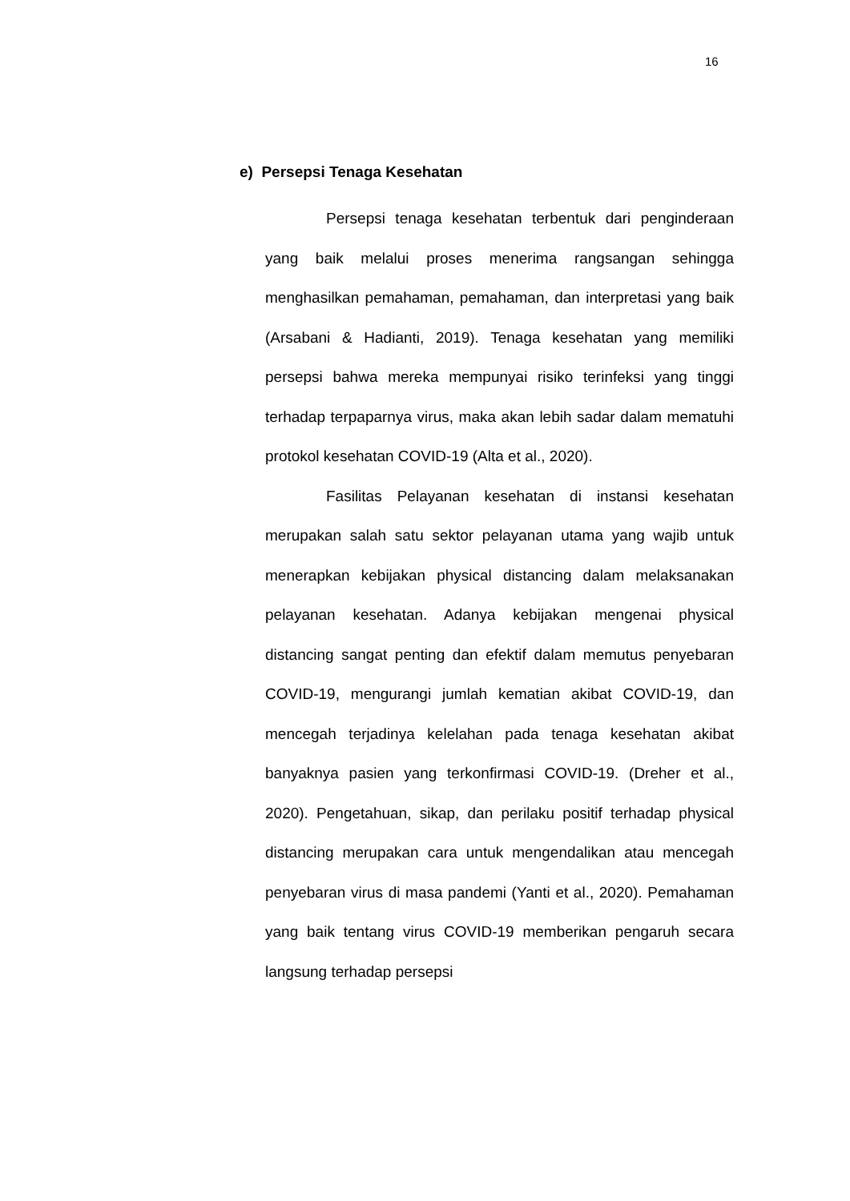16
e) Persepsi Tenaga Kesehatan
Persepsi tenaga kesehatan terbentuk dari penginderaan yang baik melalui proses menerima rangsangan sehingga menghasilkan pemahaman, pemahaman, dan interpretasi yang baik (Arsabani & Hadianti, 2019). Tenaga kesehatan yang memiliki persepsi bahwa mereka mempunyai risiko terinfeksi yang tinggi terhadap terpaparnya virus, maka akan lebih sadar dalam mematuhi protokol kesehatan COVID-19 (Alta et al., 2020).
Fasilitas Pelayanan kesehatan di instansi kesehatan merupakan salah satu sektor pelayanan utama yang wajib untuk menerapkan kebijakan physical distancing dalam melaksanakan pelayanan kesehatan. Adanya kebijakan mengenai physical distancing sangat penting dan efektif dalam memutus penyebaran COVID-19, mengurangi jumlah kematian akibat COVID-19, dan mencegah terjadinya kelelahan pada tenaga kesehatan akibat banyaknya pasien yang terkonfirmasi COVID-19. (Dreher et al., 2020). Pengetahuan, sikap, dan perilaku positif terhadap physical distancing merupakan cara untuk mengendalikan atau mencegah penyebaran virus di masa pandemi (Yanti et al., 2020). Pemahaman yang baik tentang virus COVID-19 memberikan pengaruh secara langsung terhadap persepsi